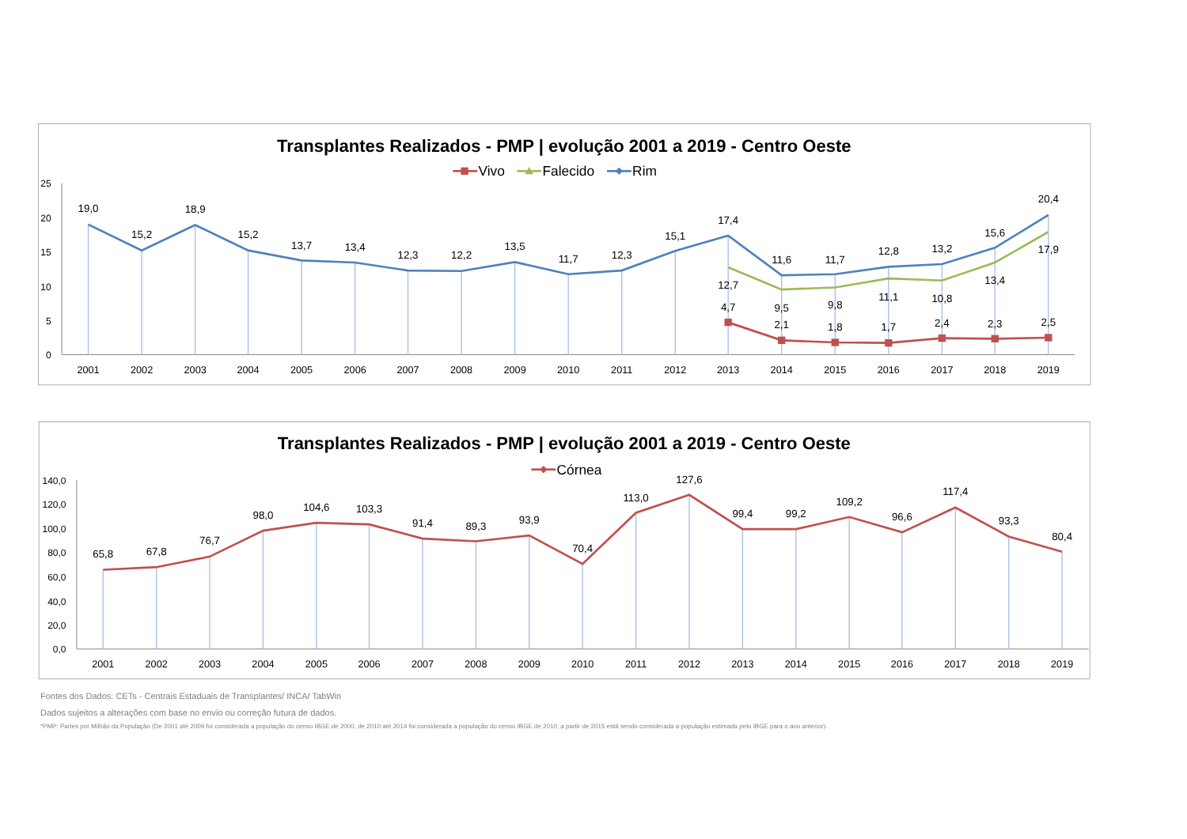Transplantes Realizados - PMP | evolução 2001 a 2019 - Centro Oeste
Vivo
Falecido
Rim
25
20
15
10
5
0
19,0
15,2
18,9
15,2
13,7
13,4
12,3
12,2
13,5
11,7
12,3
15,1
17,4
11,6
11,7
12,8
13,2
15,6
20,4
12,7
9,5
9,8
11,1
10,8
13,4
17,9
4,7
2,1
1,8
1,7
2,4
2,3
2,5
2001
2002
2003
2004
2005
2006
2007
2008
2009
2010
2011
2012
2013
2014
2015
2016
2017
2018
2019
Transplantes Realizados - PMP | evolução 2001 a 2019 - Centro Oeste
Córnea
140,0
120,0
100,0
80,0
60,0
40,0
20,0
0,0
65,8
67,8
76,7
98,0
104,6
103,3
91,4
89,3
93,9
70,4
113,0
127,6
99,4
99,2
109,2
96,6
117,4
93,3
80,4
2001
2002
2003
2004
2005
2006
2007
2008
2009
2010
2011
2012
2013
2014
2015
2016
2017
2018
2019
Fontes dos Dados: CETs - Centrais Estaduais de Transplantes/ INCA/ TabWin
Dados sujeitos a alterações com base no envio ou correção futura de dados.
*PMP: Partes por Milhão da População (De 2001 até 2009 foi considerada a população do censo IBGE de 2000, de 2010 até 2014 foi considerada a população do censo IBGE de 2010; a partir de 2015 está sendo considerada a população estimada pelo IBGE para o ano anterior).